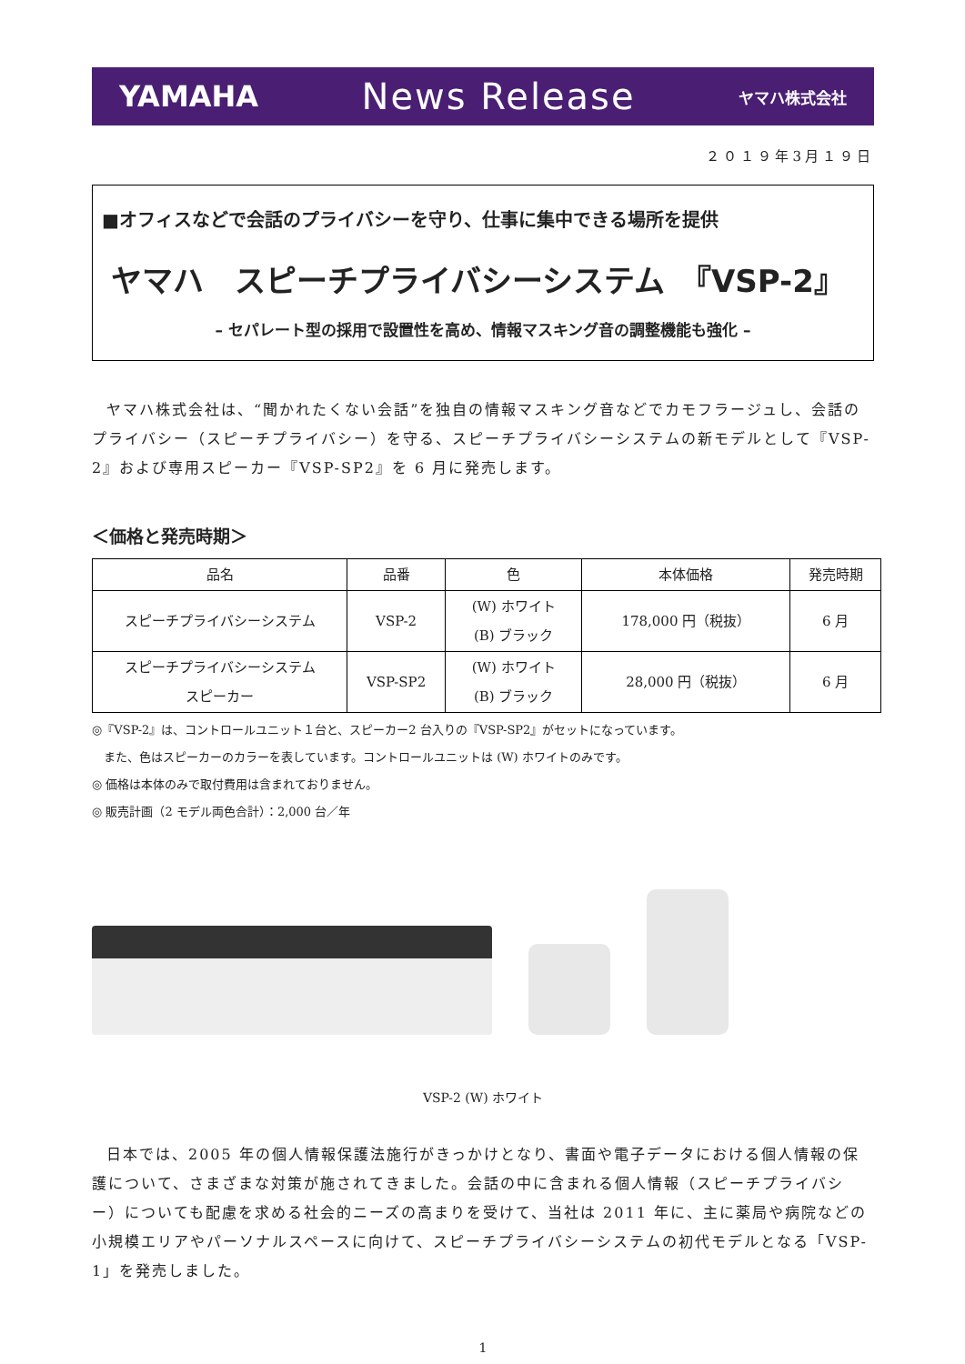YAMAHA News Release ヤマハ株式会社
２０１９年3月１９日
■オフィスなどで会話のプライバシーを守り、仕事に集中できる場所を提供
ヤマハ　スピーチプライバシーシステム　『VSP-2』
– セパレート型の採用で設置性を高め、情報マスキング音の調整機能も強化 –
ヤマハ株式会社は、“聞かれたくない会話”を独自の情報マスキング音などでカモフラージュし、会話のプライバシー（スピーチプライバシー）を守る、スピーチプライバシーシステムの新モデルとして『VSP-2』および専用スピーカー『VSP-SP2』を 6 月に発売します。
＜価格と発売時期＞
| 品名 | 品番 | 色 | 本体価格 | 発売時期 |
| --- | --- | --- | --- | --- |
| スピーチプライバシーシステム | VSP-2 | (W) ホワイト (B) ブラック | 178,000 円（税抜） | 6 月 |
| スピーチプライバシーシステム スピーカー | VSP-SP2 | (W) ホワイト (B) ブラック | 28,000 円（税抜） | 6 月 |
◎『VSP-2』は、コントロールユニット１台と、スピーカー2 台入りの『VSP-SP2』がセットになっています。
　また、色はスピーカーのカラーを表しています。コントロールユニットは (W) ホワイトのみです。
◎ 価格は本体のみで取付費用は含まれておりません。
◎ 販売計画（2 モデル両色合計）：2,000 台／年
VSP-2 (W) ホワイト
日本では、2005 年の個人情報保護法施行がきっかけとなり、書面や電子データにおける個人情報の保護について、さまざまな対策が施されてきました。会話の中に含まれる個人情報（スピーチプライバシー）についても配慮を求める社会的ニーズの高まりを受けて、当社は 2011 年に、主に薬局や病院などの小規模エリアやパーソナルスペースに向けて、スピーチプライバシーシステムの初代モデルとなる「VSP-1」を発売しました。
1